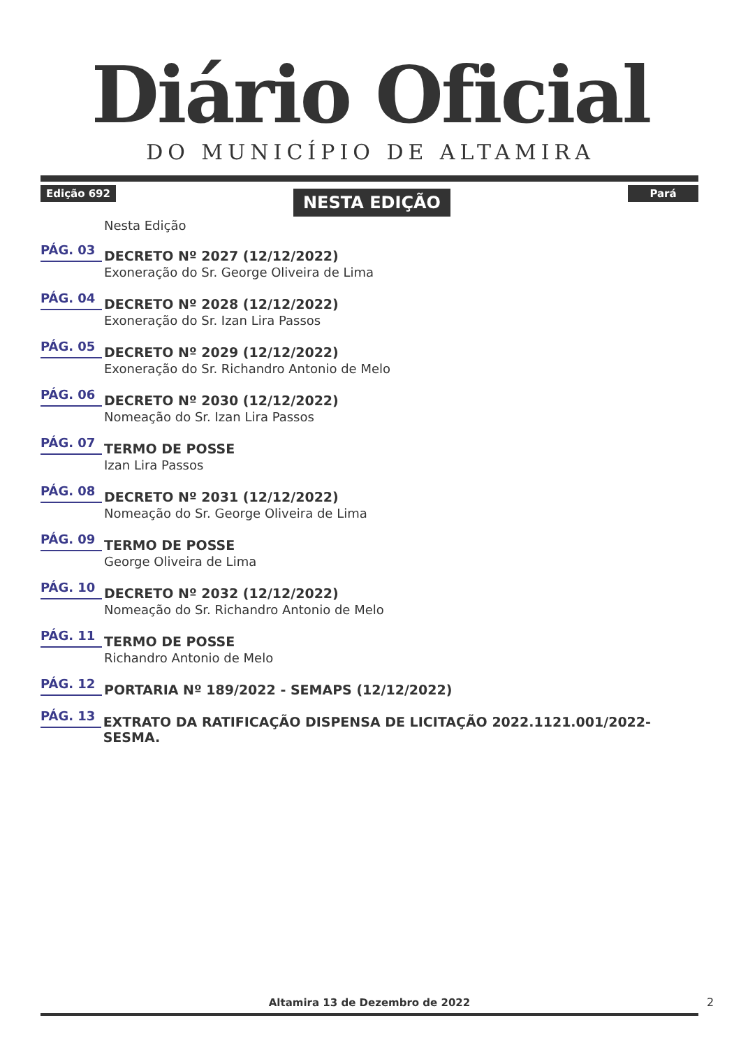Diário Oficial
DO MUNICÍPIO DE ALTAMIRA
Edição 692 NESTA EDIÇÃO Pará
Nesta Edição
PÁG. 03
DECRETO Nº 2027 (12/12/2022)
Exoneração do Sr. George Oliveira de Lima
PÁG. 04
DECRETO Nº 2028 (12/12/2022)
Exoneração do Sr. Izan Lira Passos
PÁG. 05
DECRETO Nº 2029 (12/12/2022)
Exoneração do Sr. Richandro Antonio de Melo
PÁG. 06
DECRETO Nº 2030 (12/12/2022)
Nomeação do Sr. Izan Lira Passos
PÁG. 07
TERMO DE POSSE
Izan Lira Passos
PÁG. 08
DECRETO Nº 2031 (12/12/2022)
Nomeação do Sr. George Oliveira de Lima
PÁG. 09
TERMO DE POSSE
George Oliveira de Lima
PÁG. 10
DECRETO Nº 2032 (12/12/2022)
Nomeação do Sr. Richandro Antonio de Melo
PÁG. 11
TERMO DE POSSE
Richandro Antonio de Melo
PÁG. 12
PORTARIA Nº 189/2022 - SEMAPS (12/12/2022)
PÁG. 13
EXTRATO DA RATIFICAÇÃO DISPENSA DE LICITAÇÃO 2022.1121.001/2022-SESMA.
Altamira 13 de Dezembro de 2022 2